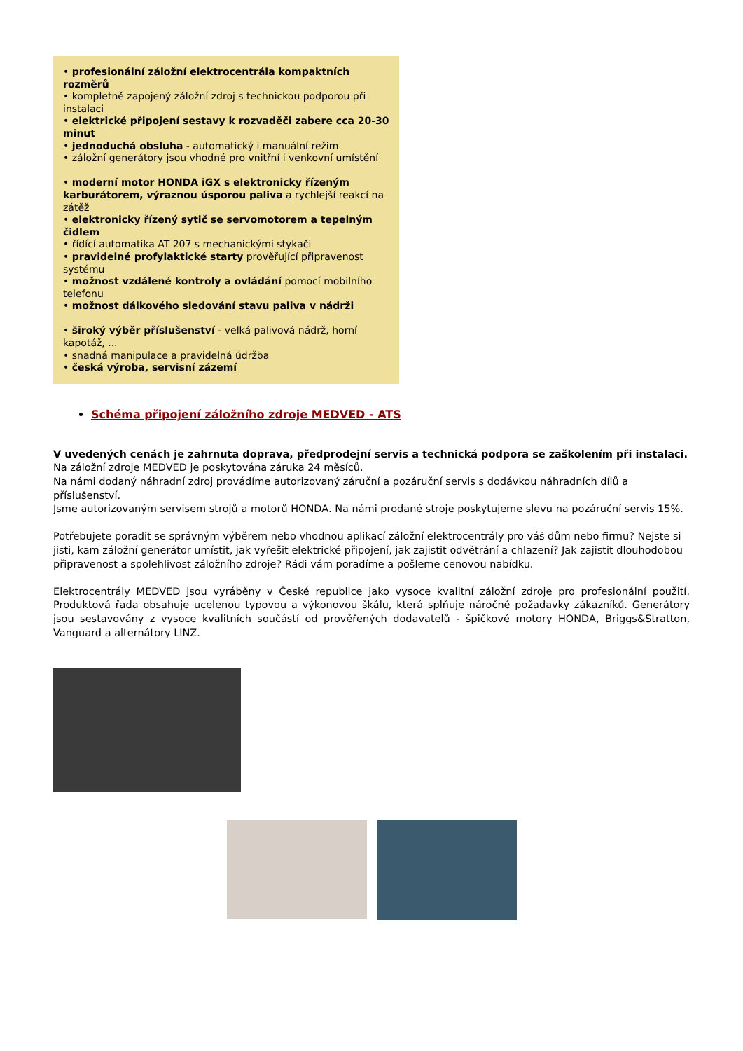• profesionální záložní elektrocentrála kompaktních rozměrů
• kompletně zapojený záložní zdroj s technickou podporou při instalaci
• elektrické připojení sestavy k rozvaděči zabere cca 20-30 minut
• jednoduchá obsluha - automatický i manuální režim
• záložní generátory jsou vhodné pro vnitřní i venkovní umístění
• moderní motor HONDA iGX s elektronicky řízeným karburátorem, výraznou úsporou paliva a rychlejší reakcí na zátěž
• elektronicky řízený sytič se servomotorem a tepelným čidlem
• řídící automatika AT 207 s mechanickými stykači
• pravidelné profylaktické starty prověřující připravenost systému
• možnost vzdálené kontroly a ovládání pomocí mobilního telefonu
• možnost dálkového sledování stavu paliva v nádrži
• široký výběr příslušenství - velká palivová nádrž, horní kapotáž, ...
• snadná manipulace a pravidelná údržba
• česká výroba, servisní zázemí
Schéma připojení záložního zdroje MEDVED - ATS
V uvedených cenách je zahrnuta doprava, předprodejní servis a technická podpora se zaškolením při instalaci.
Na záložní zdroje MEDVED je poskytována záruka 24 měsíců.
Na námi dodaný náhradní zdroj provádíme autorizovaný záruční a pozáruční servis s dodávkou náhradních dílů a příslušenství.
Jsme autorizovaným servisem strojů a motorů HONDA. Na námi prodané stroje poskytujeme slevu na pozáruční servis 15%.
Potřebujete poradit se správným výběrem nebo vhodnou aplikací záložní elektrocentrály pro váš dům nebo firmu? Nejste si jisti, kam záložní generátor umístit, jak vyřešit elektrické připojení, jak zajistit odvětrání a chlazení? Jak zajistit dlouhodobou připravenost a spolehlivost záložního zdroje? Rádi vám poradíme a pošleme cenovou nabídku.
Elektrocentrály MEDVED jsou vyráběny v České republice jako vysoce kvalitní záložní zdroje pro profesionální použití. Produktová řada obsahuje ucelenou typovou a výkonovou škálu, která splňuje náročné požadavky zákazníků. Generátory jsou sestavovány z vysoce kvalitních součástí od prověřených dodavatelů - špičkové motory HONDA, Briggs&Stratton, Vanguard a alternátory LINZ.